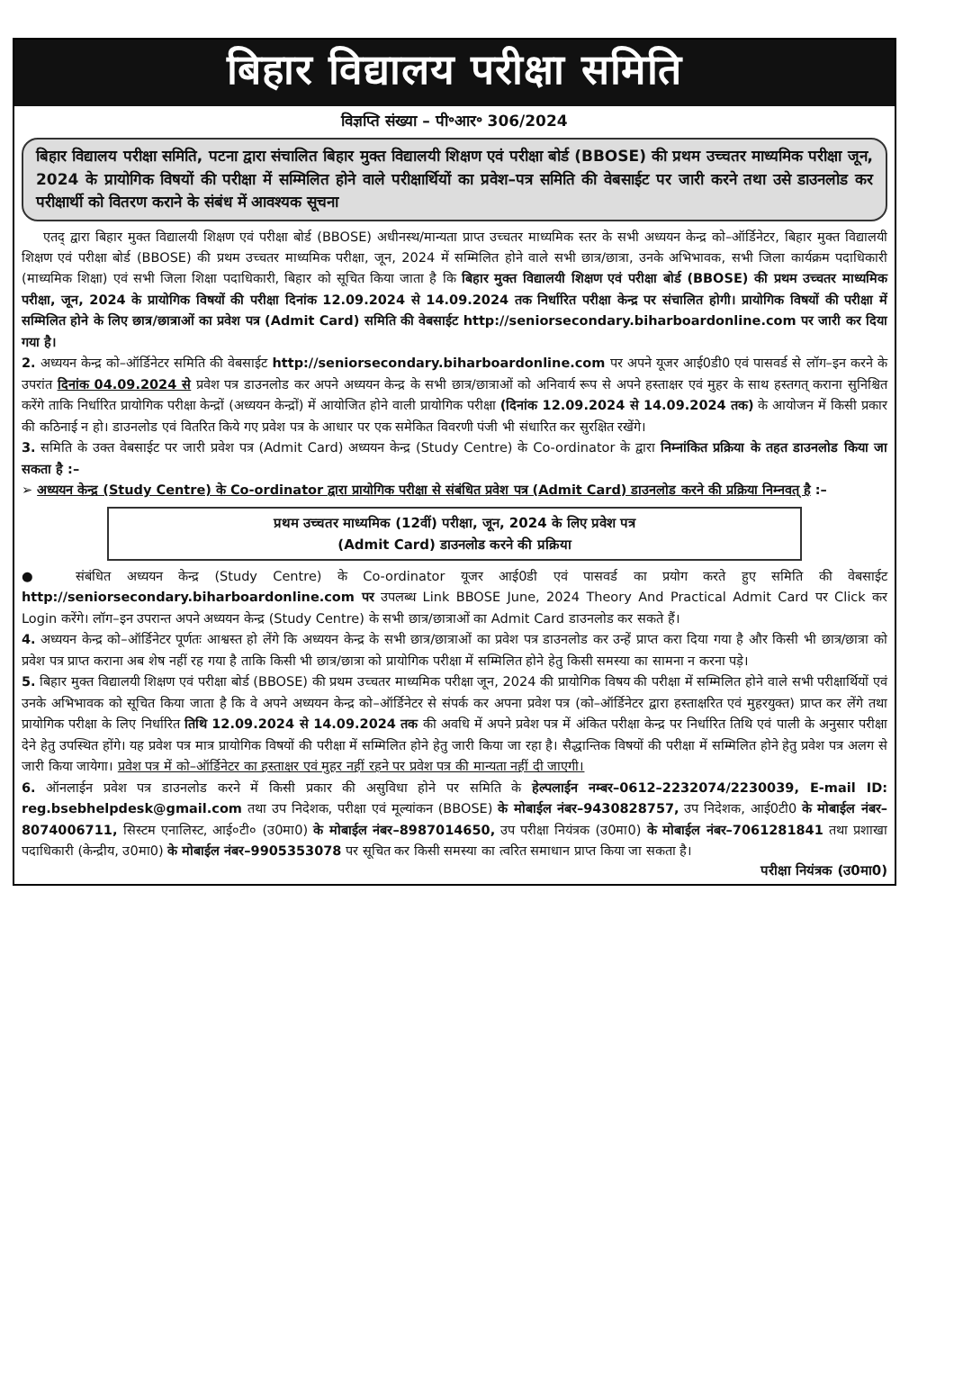बिहार विद्यालय परीक्षा समिति
विज्ञप्ति संख्या – पी॰आर॰ 306/2024
बिहार विद्यालय परीक्षा समिति, पटना द्वारा संचालित बिहार मुक्त विद्यालयी शिक्षण एवं परीक्षा बोर्ड (BBOSE) की प्रथम उच्चतर माध्यमिक परीक्षा जून, 2024 के प्रायोगिक विषयों की परीक्षा में सम्मिलित होने वाले परीक्षार्थियों का प्रवेश–पत्र समिति की वेबसाईट पर जारी करने तथा उसे डाउनलोड कर परीक्षार्थी को वितरण कराने के संबंध में आवश्यक सूचना
एतद् द्वारा बिहार मुक्त विद्यालयी शिक्षण एवं परीक्षा बोर्ड (BBOSE) अधीनस्थ/मान्यता प्राप्त उच्चतर माध्यमिक स्तर के सभी अध्ययन केन्द्र को–ऑर्डिनेटर, बिहार मुक्त विद्यालयी शिक्षण एवं परीक्षा बोर्ड (BBOSE) की प्रथम उच्चतर माध्यमिक परीक्षा, जून, 2024 में सम्मिलित होने वाले सभी छात्र/छात्रा, उनके अभिभावक, सभी जिला कार्यक्रम पदाधिकारी (माध्यमिक शिक्षा) एवं सभी जिला शिक्षा पदाधिकारी, बिहार को सूचित किया जाता है कि बिहार मुक्त विद्यालयी शिक्षण एवं परीक्षा बोर्ड (BBOSE) की प्रथम उच्चतर माध्यमिक परीक्षा, जून, 2024 के प्रायोगिक विषयों की परीक्षा दिनांक 12.09.2024 से 14.09.2024 तक निर्धारित परीक्षा केन्द्र पर संचालित होगी। प्रायोगिक विषयों की परीक्षा में सम्मिलित होने के लिए छात्र/छात्राओं का प्रवेश पत्र (Admit Card) समिति की वेबसाईट http://seniorsecondary.biharboardonline.com पर जारी कर दिया गया है।
2. अध्ययन केन्द्र को–ऑर्डिनेटर समिति की वेबसाईट http://seniorsecondary.biharboardonline.com पर अपने यूजर आई0डी0 एवं पासवर्ड से लॉग–इन करने के उपरांत दिनांक 04.09.2024 से प्रवेश पत्र डाउनलोड कर अपने अध्ययन केन्द्र के सभी छात्र/छात्राओं को अनिवार्य रूप से अपने हस्ताक्षर एवं मुहर के साथ हस्तगत् कराना सुनिश्चित करेंगे ताकि निर्धारित प्रायोगिक परीक्षा केन्द्रों (अध्ययन केन्द्रों) में आयोजित होने वाली प्रायोगिक परीक्षा (दिनांक 12.09.2024 से 14.09.2024 तक) के आयोजन में किसी प्रकार की कठिनाई न हो। डाउनलोड एवं वितरित किये गए प्रवेश पत्र के आधार पर एक समेकित विवरणी पंजी भी संधारित कर सुरक्षित रखेंगे।
3. समिति के उक्त वेबसाईट पर जारी प्रवेश पत्र (Admit Card) अध्ययन केन्द्र (Study Centre) के Co-ordinator के द्वारा निम्नांकित प्रक्रिया के तहत डाउनलोड किया जा सकता है :–
➢ अध्ययन केन्द्र (Study Centre) के Co-ordinator द्वारा प्रायोगिक परीक्षा से संबंधित प्रवेश पत्र (Admit Card) डाउनलोड करने की प्रक्रिया निम्नवत् है :–
प्रथम उच्चतर माध्यमिक (12वीं) परीक्षा, जून, 2024 के लिए प्रवेश पत्र
(Admit Card) डाउनलोड करने की प्रक्रिया
● संबंधित अध्ययन केन्द्र (Study Centre) के Co-ordinator यूजर आई0डी एवं पासवर्ड का प्रयोग करते हुए समिति की वेबसाईट http://seniorsecondary.biharboardonline.com पर उपलब्ध Link BBOSE June, 2024 Theory And Practical Admit Card पर Click कर Login करेंगे। लॉग–इन उपरान्त अपने अध्ययन केन्द्र (Study Centre) के सभी छात्र/छात्राओं का Admit Card डाउनलोड कर सकते हैं।
4. अध्ययन केन्द्र को–ऑर्डिनेटर पूर्णतः आश्वस्त हो लेंगे कि अध्ययन केन्द्र के सभी छात्र/छात्राओं का प्रवेश पत्र डाउनलोड कर उन्हें प्राप्त करा दिया गया है और किसी भी छात्र/छात्रा को प्रवेश पत्र प्राप्त कराना अब शेष नहीं रह गया है ताकि किसी भी छात्र/छात्रा को प्रायोगिक परीक्षा में सम्मिलित होने हेतु किसी समस्या का सामना न करना पड़े।
5. बिहार मुक्त विद्यालयी शिक्षण एवं परीक्षा बोर्ड (BBOSE) की प्रथम उच्चतर माध्यमिक परीक्षा जून, 2024 की प्रायोगिक विषय की परीक्षा में सम्मिलित होने वाले सभी परीक्षार्थियों एवं उनके अभिभावक को सूचित किया जाता है कि वे अपने अध्ययन केन्द्र को–ऑर्डिनेटर से संपर्क कर अपना प्रवेश पत्र (को–ऑर्डिनेटर द्वारा हस्ताक्षरित एवं मुहरयुक्त) प्राप्त कर लेंगे तथा प्रायोगिक परीक्षा के लिए निर्धारित तिथि 12.09.2024 से 14.09.2024 तक की अवधि में अपने प्रवेश पत्र में अंकित परीक्षा केन्द्र पर निर्धारित तिथि एवं पाली के अनुसार परीक्षा देने हेतु उपस्थित होंगे। यह प्रवेश पत्र मात्र प्रायोगिक विषयों की परीक्षा में सम्मिलित होने हेतु जारी किया जा रहा है। सैद्धान्तिक विषयों की परीक्षा में सम्मिलित होने हेतु प्रवेश पत्र अलग से जारी किया जायेगा। प्रवेश पत्र में को–ऑर्डिनेटर का हस्ताक्षर एवं मुहर नहीं रहने पर प्रवेश पत्र की मान्यता नहीं दी जाएगी।
6. ऑनलाईन प्रवेश पत्र डाउनलोड करने में किसी प्रकार की असुविधा होने पर समिति के हेल्पलाईन नम्बर–0612–2232074/2230039, E-mail ID: reg.bsebhelpdesk@gmail.com तथा उप निदेशक, परीक्षा एवं मूल्यांकन (BBOSE) के मोबाईल नंबर–9430828757, उप निदेशक, आई0टी0 के मोबाईल नंबर– 8074006711, सिस्टम एनालिस्ट, आई०टी० (उ0मा0) के मोबाईल नंबर–8987014650, उप परीक्षा नियंत्रक (उ0मा0) के मोबाईल नंबर–7061281841 तथा प्रशाखा पदाधिकारी (केन्द्रीय, उ0मा0) के मोबाईल नंबर–9905353078 पर सूचित कर किसी समस्या का त्वरित समाधान प्राप्त किया जा सकता है।
परीक्षा नियंत्रक (उ0मा0)